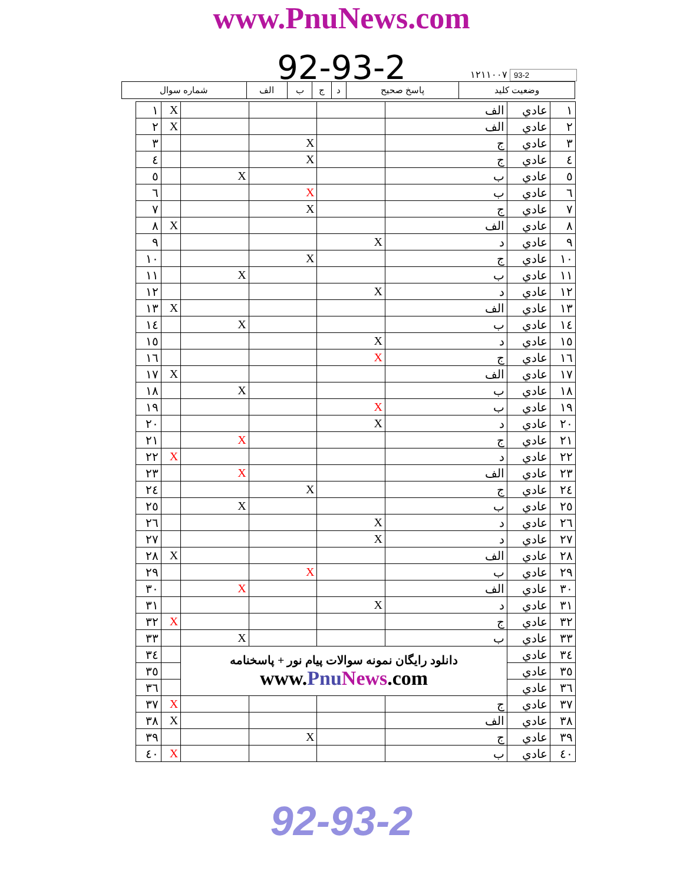www.PnuNews.com
92-93-2
۱۲۱۱۰۰۷ 93-2
| وضعيت كليد | پاسخ صحيح | د | ج | ب | الف | شماره سوال |
| ۱ | عادي | الف | | | | X | ۱ |
| ۲ | عادي | الف | | | | X | ۲ |
| ۳ | عادي | ج | | X | | | ۳ |
| ٤ | عادي | ج | | X | | | ٤ |
| ٥ | عادي | ب | | | X | | ٥ |
| ٦ | عادي | ب | | X | | | ٦ |
| ۷ | عادي | ج | | X | | | ۷ |
| ۸ | عادي | الف | | | | X | ۸ |
| ۹ | عادي | د | X | | | | ۹ |
| ۱۰ | عادي | ج | | X | | | ۱۰ |
| ۱۱ | عادي | ب | | | X | | ۱۱ |
| ۱۲ | عادي | د | X | | | | ۱۲ |
| ۱۳ | عادي | الف | | | | X | ۱۳ |
| ۱٤ | عادي | ب | | | X | | ۱٤ |
| ۱٥ | عادي | د | X | | | | ۱٥ |
| ۱٦ | عادي | ج | X | | | | ۱٦ |
| ۱۷ | عادي | الف | | | | X | ۱۷ |
| ۱۸ | عادي | ب | | | X | | ۱۸ |
| ۱۹ | عادي | ب | X | | | | ۱۹ |
| ۲۰ | عادي | د | X | | | | ۲۰ |
| ۲۱ | عادي | ج | | | X | | ۲۱ |
| ۲۲ | عادي | د | | | | X | ۲۲ |
| ۲۳ | عادي | الف | | | X | | ۲۳ |
| ۲٤ | عادي | ج | | X | | | ۲٤ |
| ۲٥ | عادي | ب | | | X | | ۲٥ |
| ۲٦ | عادي | د | X | | | | ۲٦ |
| ۲۷ | عادي | د | X | | | | ۲۷ |
| ۲۸ | عادي | الف | | | | X | ۲۸ |
| ۲۹ | عادي | ب | | X | | | ۲۹ |
| ۳۰ | عادي | الف | | | X | | ۳۰ |
| ۳۱ | عادي | د | X | | | | ۳۱ |
| ۳۲ | عادي | ج | | | | X | ۳۲ |
| ۳۳ | عادي | ب | | | X | | ۳۳ |
| ۳٤ | عادي | دانلود رايگان نمونه سوالات پيام نور + پاسخنامه www. Pnu News .com | | | | | ۳٤ |
| ۳٥ | عادي | | | | | | ۳٥ |
| ۳٦ | عادي | | | | | | ۳٦ |
| ۳۷ | عادي | ج | | | | X | ۳۷ |
| ۳۸ | عادي | الف | | | | X | ۳۸ |
| ۳۹ | عادي | ج | | X | | | ۳۹ |
| ٤۰ | عادي | ب | | | | X | ٤۰ |
92-93-2